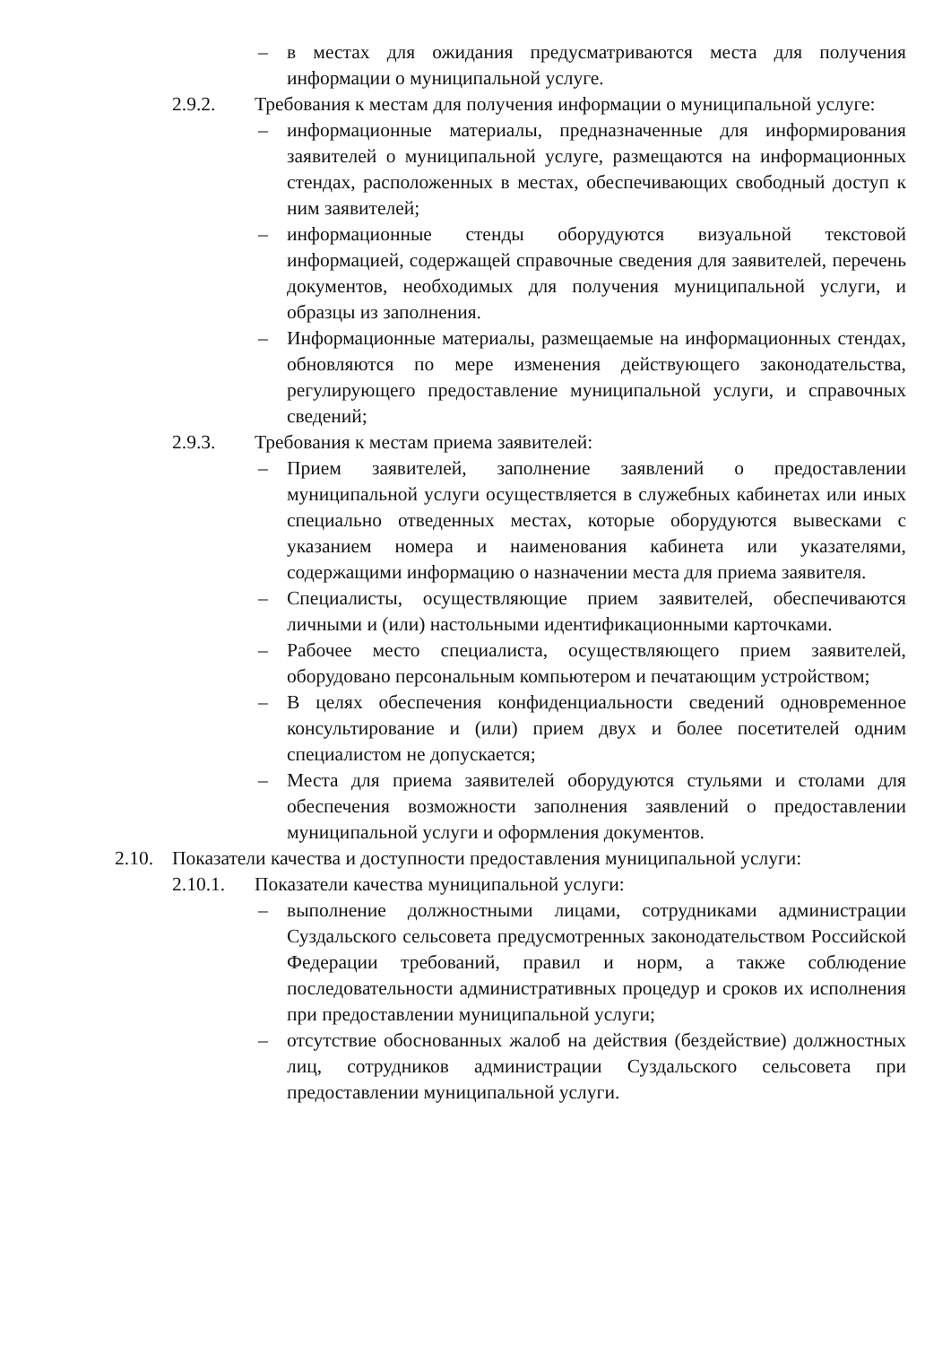– в местах для ожидания предусматриваются места для получения информации о муниципальной услуге.
2.9.2. Требования к местам для получения информации о муниципальной услуге:
– информационные материалы, предназначенные для информирования заявителей о муниципальной услуге, размещаются на информационных стендах, расположенных в местах, обеспечивающих свободный доступ к ним заявителей;
– информационные стенды оборудуются визуальной текстовой информацией, содержащей справочные сведения для заявителей, перечень документов, необходимых для получения муниципальной услуги, и образцы из заполнения.
– Информационные материалы, размещаемые на информационных стендах, обновляются по мере изменения действующего законодательства, регулирующего предоставление муниципальной услуги, и справочных сведений;
2.9.3. Требования к местам приема заявителей:
– Прием заявителей, заполнение заявлений о предоставлении муниципальной услуги осуществляется в служебных кабинетах или иных специально отведенных местах, которые оборудуются вывесками с указанием номера и наименования кабинета или указателями, содержащими информацию о назначении места для приема заявителя.
– Специалисты, осуществляющие прием заявителей, обеспечиваются личными и (или) настольными идентификационными карточками.
– Рабочее место специалиста, осуществляющего прием заявителей, оборудовано персональным компьютером и печатающим устройством;
– В целях обеспечения конфиденциальности сведений одновременное консультирование и (или) прием двух и более посетителей одним специалистом не допускается;
– Места для приема заявителей оборудуются стульями и столами для обеспечения возможности заполнения заявлений о предоставлении муниципальной услуги и оформления документов.
2.10. Показатели качества и доступности предоставления муниципальной услуги:
2.10.1. Показатели качества муниципальной услуги:
– выполнение должностными лицами, сотрудниками администрации Суздальского сельсовета предусмотренных законодательством Российской Федерации требований, правил и норм, а также соблюдение последовательности административных процедур и сроков их исполнения при предоставлении муниципальной услуги;
– отсутствие обоснованных жалоб на действия (бездействие) должностных лиц, сотрудников администрации Суздальского сельсовета при предоставлении муниципальной услуги.